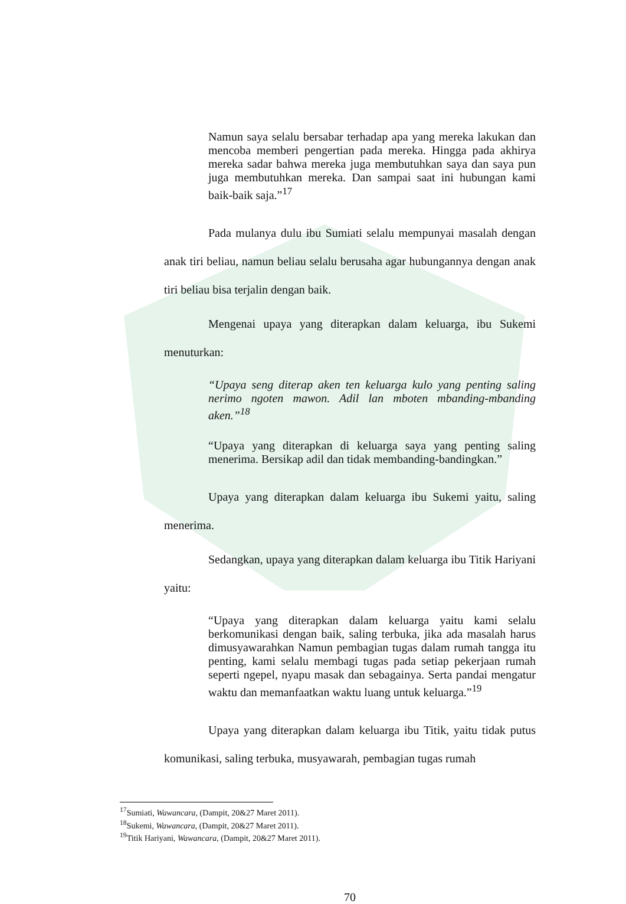Namun saya selalu bersabar terhadap apa yang mereka lakukan dan mencoba memberi pengertian pada mereka. Hingga pada akhirya mereka sadar bahwa mereka juga membutuhkan saya dan saya pun juga membutuhkan mereka. Dan sampai saat ini hubungan kami baik-baik saja.”<sup>17</sup>
Pada mulanya dulu ibu Sumiati selalu mempunyai masalah dengan anak tiri beliau, namun beliau selalu berusaha agar hubungannya dengan anak tiri beliau bisa terjalin dengan baik.
Mengenai upaya yang diterapkan dalam keluarga, ibu Sukemi menuturkan:
“Upaya seng diterap aken ten keluarga kulo yang penting saling nerimo ngoten mawon. Adil lan mboten mbanding-mbanding aken.”<sup>18</sup>
“Upaya yang diterapkan di keluarga saya yang penting saling menerima. Bersikap adil dan tidak membanding-bandingkan.”
Upaya yang diterapkan dalam keluarga ibu Sukemi yaitu, saling menerima.
Sedangkan, upaya yang diterapkan dalam keluarga ibu Titik Hariyani yaitu:
“Upaya yang diterapkan dalam keluarga yaitu kami selalu berkomunikasi dengan baik, saling terbuka, jika ada masalah harus dimusyawarahkan Namun pembagian tugas dalam rumah tangga itu penting, kami selalu membagi tugas pada setiap pekerjaan rumah seperti ngepel, nyapu masak dan sebagainya. Serta pandai mengatur waktu dan memanfaatkan waktu luang untuk keluarga.”<sup>19</sup>
Upaya yang diterapkan dalam keluarga ibu Titik, yaitu tidak putus komunikasi, saling terbuka, musyawarah, pembagian tugas rumah
<sup>17</sup> Sumiati, Wawancara, (Dampit, 20&27 Maret 2011).
<sup>18</sup> Sukemi, Wawancara, (Dampit, 20&27 Maret 2011).
<sup>19</sup> Titik Hariyani, Wawancara, (Dampit, 20&27 Maret 2011).
70